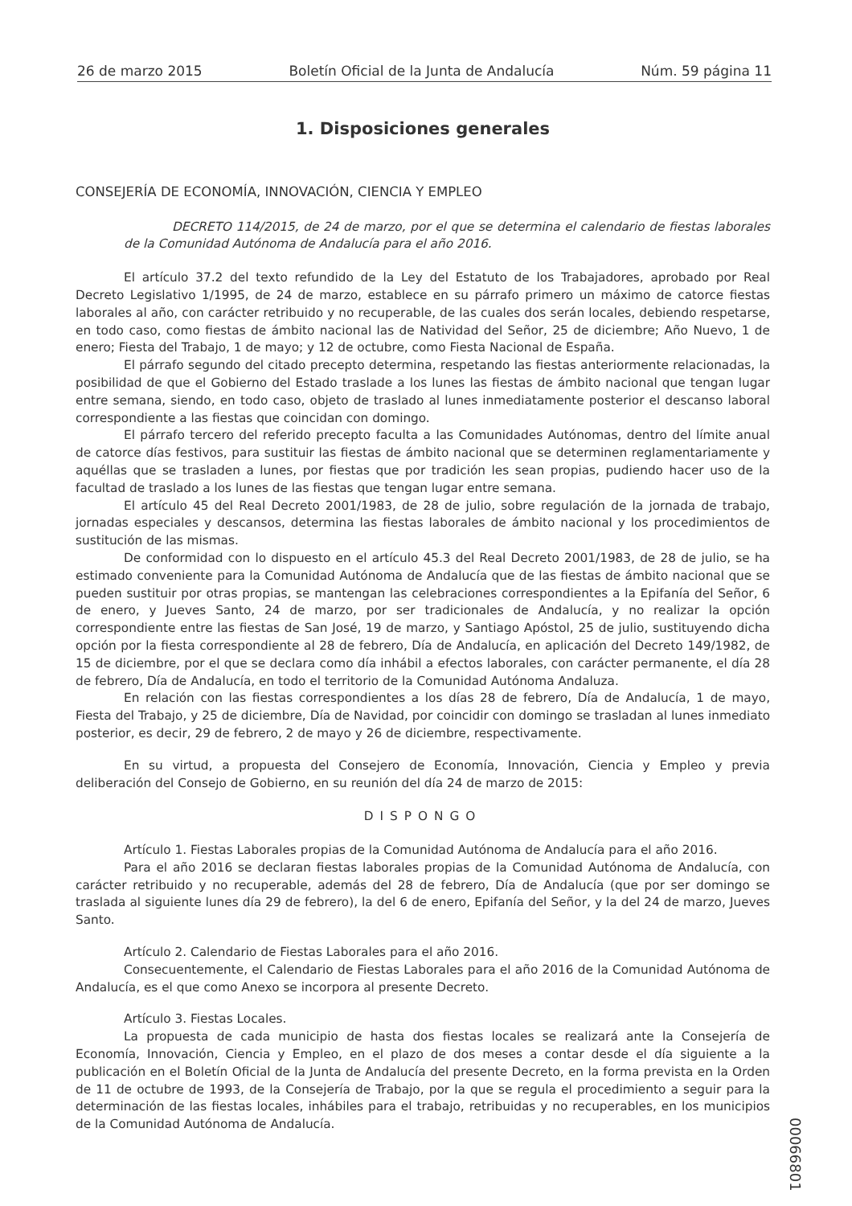26 de marzo 2015 Boletín Oficial de la Junta de Andalucía Núm. 59 página 11
1. Disposiciones generales
CONSEJERÍA DE ECONOMÍA, INNOVACIÓN, CIENCIA Y EMPLEO
DECRETO 114/2015, de 24 de marzo, por el que se determina el calendario de fiestas laborales de la Comunidad Autónoma de Andalucía para el año 2016.
El artículo 37.2 del texto refundido de la Ley del Estatuto de los Trabajadores, aprobado por Real Decreto Legislativo 1/1995, de 24 de marzo, establece en su párrafo primero un máximo de catorce fiestas laborales al año, con carácter retribuido y no recuperable, de las cuales dos serán locales, debiendo respetarse, en todo caso, como fiestas de ámbito nacional las de Natividad del Señor, 25 de diciembre; Año Nuevo, 1 de enero; Fiesta del Trabajo, 1 de mayo; y 12 de octubre, como Fiesta Nacional de España.
El párrafo segundo del citado precepto determina, respetando las fiestas anteriormente relacionadas, la posibilidad de que el Gobierno del Estado traslade a los lunes las fiestas de ámbito nacional que tengan lugar entre semana, siendo, en todo caso, objeto de traslado al lunes inmediatamente posterior el descanso laboral correspondiente a las fiestas que coincidan con domingo.
El párrafo tercero del referido precepto faculta a las Comunidades Autónomas, dentro del límite anual de catorce días festivos, para sustituir las fiestas de ámbito nacional que se determinen reglamentariamente y aquéllas que se trasladen a lunes, por fiestas que por tradición les sean propias, pudiendo hacer uso de la facultad de traslado a los lunes de las fiestas que tengan lugar entre semana.
El artículo 45 del Real Decreto 2001/1983, de 28 de julio, sobre regulación de la jornada de trabajo, jornadas especiales y descansos, determina las fiestas laborales de ámbito nacional y los procedimientos de sustitución de las mismas.
De conformidad con lo dispuesto en el artículo 45.3 del Real Decreto 2001/1983, de 28 de julio, se ha estimado conveniente para la Comunidad Autónoma de Andalucía que de las fiestas de ámbito nacional que se pueden sustituir por otras propias, se mantengan las celebraciones correspondientes a la Epifanía del Señor, 6 de enero, y Jueves Santo, 24 de marzo, por ser tradicionales de Andalucía, y no realizar la opción correspondiente entre las fiestas de San José, 19 de marzo, y Santiago Apóstol, 25 de julio, sustituyendo dicha opción por la fiesta correspondiente al 28 de febrero, Día de Andalucía, en aplicación del Decreto 149/1982, de 15 de diciembre, por el que se declara como día inhábil a efectos laborales, con carácter permanente, el día 28 de febrero, Día de Andalucía, en todo el territorio de la Comunidad Autónoma Andaluza.
En relación con las fiestas correspondientes a los días 28 de febrero, Día de Andalucía, 1 de mayo, Fiesta del Trabajo, y 25 de diciembre, Día de Navidad, por coincidir con domingo se trasladan al lunes inmediato posterior, es decir, 29 de febrero, 2 de mayo y 26 de diciembre, respectivamente.
En su virtud, a propuesta del Consejero de Economía, Innovación, Ciencia y Empleo y previa deliberación del Consejo de Gobierno, en su reunión del día 24 de marzo de 2015:
DISPONGO
Artículo 1. Fiestas Laborales propias de la Comunidad Autónoma de Andalucía para el año 2016.
Para el año 2016 se declaran fiestas laborales propias de la Comunidad Autónoma de Andalucía, con carácter retribuido y no recuperable, además del 28 de febrero, Día de Andalucía (que por ser domingo se traslada al siguiente lunes día 29 de febrero), la del 6 de enero, Epifanía del Señor, y la del 24 de marzo, Jueves Santo.
Artículo 2. Calendario de Fiestas Laborales para el año 2016.
Consecuentemente, el Calendario de Fiestas Laborales para el año 2016 de la Comunidad Autónoma de Andalucía, es el que como Anexo se incorpora al presente Decreto.
Artículo 3. Fiestas Locales.
La propuesta de cada municipio de hasta dos fiestas locales se realizará ante la Consejería de Economía, Innovación, Ciencia y Empleo, en el plazo de dos meses a contar desde el día siguiente a la publicación en el Boletín Oficial de la Junta de Andalucía del presente Decreto, en la forma prevista en la Orden de 11 de octubre de 1993, de la Consejería de Trabajo, por la que se regula el procedimiento a seguir para la determinación de las fiestas locales, inhábiles para el trabajo, retribuidas y no recuperables, en los municipios de la Comunidad Autónoma de Andalucía.
00066801